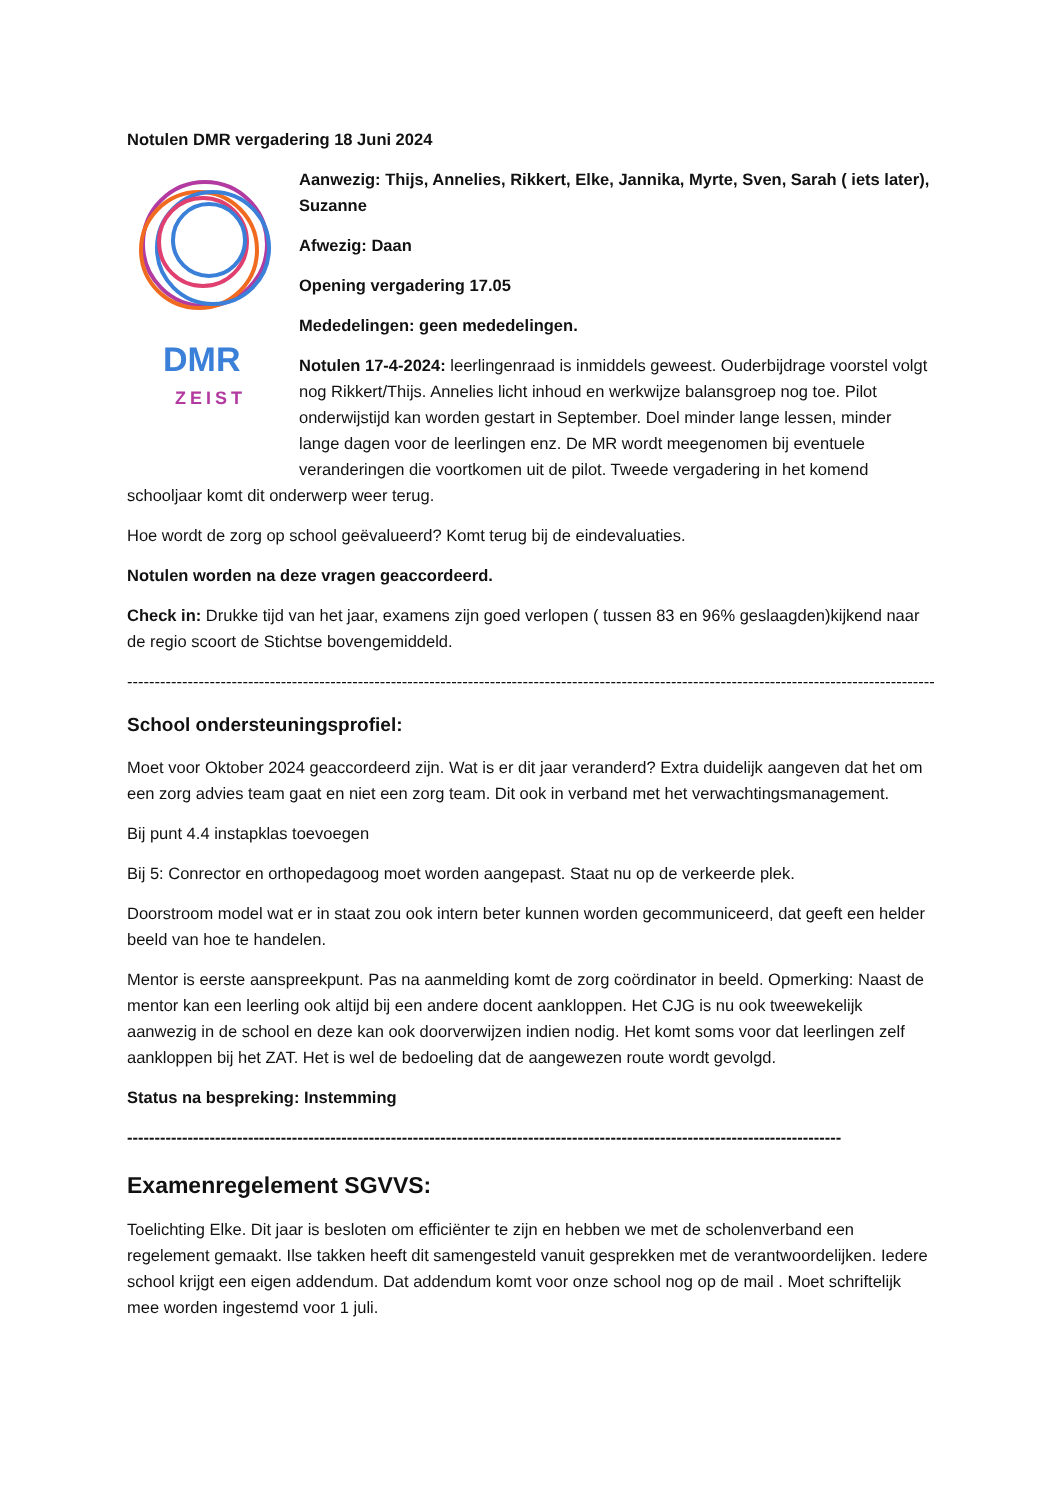Notulen DMR vergadering 18 Juni 2024
DMR
ZEIST
Aanwezig: Thijs, Annelies, Rikkert, Elke, Jannika, Myrte, Sven, Sarah ( iets later), Suzanne
Afwezig: Daan
Opening vergadering 17.05
Mededelingen: geen mededelingen.
Notulen 17-4-2024: leerlingenraad is inmiddels geweest. Ouderbijdrage voorstel volgt nog Rikkert/Thijs. Annelies licht inhoud en werkwijze balansgroep nog toe. Pilot onderwijstijd kan worden gestart in September. Doel minder lange lessen, minder lange dagen voor de leerlingen enz. De MR wordt meegenomen bij eventuele veranderingen die voortkomen uit de pilot. Tweede vergadering in het komend schooljaar komt dit onderwerp weer terug.
Hoe wordt de zorg op school geëvalueerd? Komt terug bij de eindevaluaties.
Notulen worden na deze vragen geaccordeerd.
Check in: Drukke tijd van het jaar, examens zijn goed verlopen ( tussen 83 en 96% geslaagden)kijkend naar de regio scoort de Stichtse bovengemiddeld.
----------------------------------------------------------------------------------------------------------------------------------------------------------
School ondersteuningsprofiel:
Moet voor Oktober 2024 geaccordeerd zijn. Wat is er dit jaar veranderd? Extra duidelijk aangeven dat het om een zorg advies team gaat en niet een zorg team. Dit ook in verband met het verwachtingsmanagement.
Bij punt 4.4 instapklas toevoegen
Bij 5: Conrector en orthopedagoog moet worden aangepast. Staat nu op de verkeerde plek.
Doorstroom model wat er in staat zou ook intern beter kunnen worden gecommuniceerd, dat geeft een helder beeld van hoe te handelen.
Mentor is eerste aanspreekpunt. Pas na aanmelding komt de zorg coördinator in beeld. Opmerking: Naast de mentor kan een leerling ook altijd bij een andere docent aankloppen. Het CJG is nu ook tweewekelijk aanwezig in de school en deze kan ook doorverwijzen indien nodig. Het komt soms voor dat leerlingen zelf aankloppen bij het ZAT. Het is wel de bedoeling dat de aangewezen route wordt gevolgd.
Status na bespreking: Instemming
----------------------------------------------------------------------------------------------------------------------------------
Examenregelement SGVVS:
Toelichting Elke. Dit jaar is besloten om efficiënter te zijn en hebben we met de scholenverband een regelement gemaakt. Ilse takken heeft dit samengesteld vanuit gesprekken met de verantwoordelijken. Iedere school krijgt een eigen addendum. Dat addendum komt voor onze school nog op de mail . Moet schriftelijk mee worden ingestemd voor 1 juli.